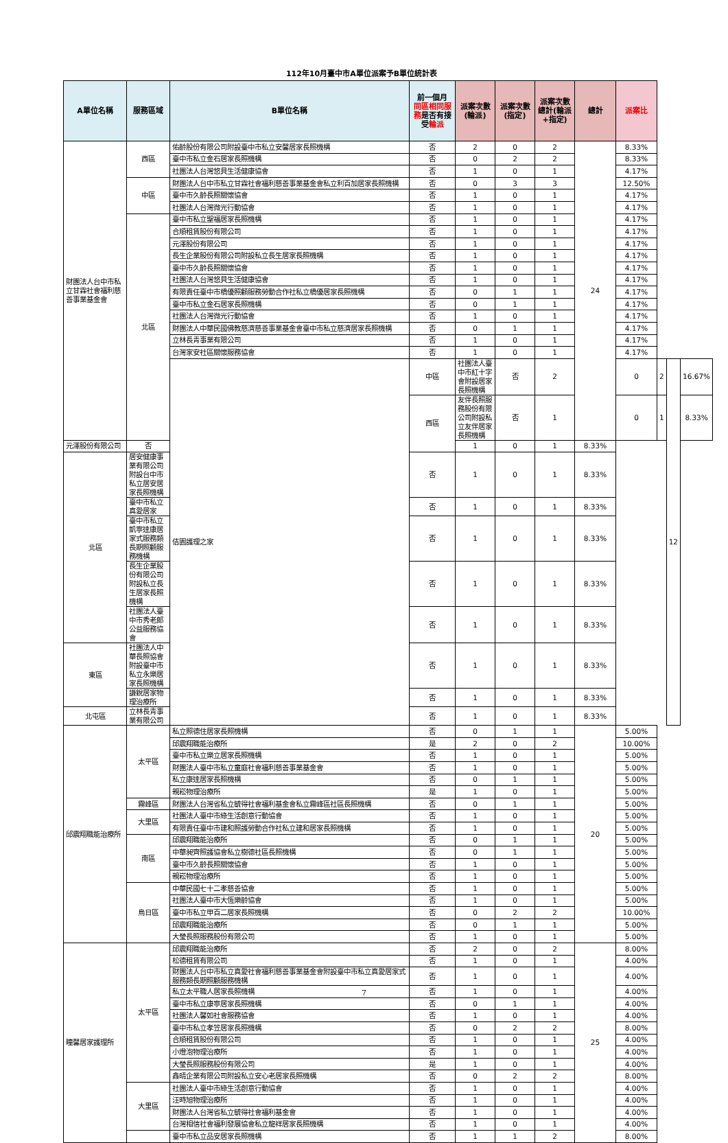112年10月臺中市A單位派案予B單位統計表
| A單位名稱 | 服務區域 | B單位名稱 | 前一個月 同區相同服務 是否有接受 輪派 | 派案次數(輪派) | 派案次數(指定) | 派案次數總計(輪派+指定) | 總計 | 派案比 | | | |
| --- | --- | --- | --- | --- | --- | --- | --- | --- | --- | --- | --- |
| 財團法人台中市私立甘霖社會福利慈善事業基金會 | 西區 | 佑齡股份有限公司附設臺中市私立安馨居家長照機構 | 否 | 2 | 0 | 2 | 24 | 8.33% | | | |
| | | 臺中市私立金石居家長照機構 | 否 | 0 | 2 | 2 | | 8.33% | | | |
| | | 社團法人台灣悠貝生活健康協會 | 否 | 1 | 0 | 1 | | 4.17% | | | |
| | 中區 | 財團法人台中市私立甘霖社會福利慈善事業基金會私立利百加居家長照機構 | 否 | 0 | 3 | 3 | | 12.50% | | | |
| | | 臺中市久齡長照關懷協會 | 否 | 1 | 0 | 1 | | 4.17% | | | |
| | | 社團法人台灣微光行動協會 | 否 | 1 | 0 | 1 | | 4.17% | | | |
| | 北區 | 臺中市私立聖福居家長照機構 | 否 | 1 | 0 | 1 | | 4.17% | | | |
| | | 合順租賃股份有限公司 | 否 | 1 | 0 | 1 | | 4.17% | | | |
| | | 元澤股份有限公司 | 否 | 1 | 0 | 1 | | 4.17% | | | |
| | | 長生企業股份有限公司附設私立長生居家長照機構 | 否 | 1 | 0 | 1 | | 4.17% | | | |
| | | 臺中市久齡長照關懷協會 | 否 | 1 | 0 | 1 | | 4.17% | | | |
| | | 社團法人台灣悠貝生活健康協會 | 否 | 1 | 0 | 1 | | 4.17% | | | |
| | | 有限責任臺中市橋優照顧服務勞動合作社私立橋優居家長照機構 | 否 | 0 | 1 | 1 | | 4.17% | | | |
| | | 臺中市私立金石居家長照機構 | 否 | 0 | 1 | 1 | | 4.17% | | | |
| | | 社團法人台灣微光行動協會 | 否 | 1 | 0 | 1 | | 4.17% | | | |
| | | 財團法人中華民國佛教慈濟慈善事業基金會臺中市私立慈濟居家長照機構 | 否 | 0 | 1 | 1 | | 4.17% | | | |
| | | 立林長青事業有限公司 | 否 | 1 | 0 | 1 | | 4.17% | | | |
| | | 台灣家安社區關懷服務協會 | 否 | 1 | 0 | 1 | | 4.17% | | | |
| | | 佶園護理之家 | 中區 | 社團法人臺中市紅十字會附設居家長照機構 | 否 | 2 | | 0 | 2 | 12 | 16.67% |
| | | | 西區 | 友伴長照服務股份有限公司附設私立友伴居家長照機構 | 否 | 1 | | 0 | 1 | | 8.33% |
| 元澤股份有限公司 | 否 | | | 1 | 0 | 1 | 8.33% | | | | |
| 北區 | 居安健康事業有限公司附設台中市私立居安居家長照機構 | | 否 | 1 | 0 | 1 | 8.33% | | | | |
| | 臺中市私立真愛居家 | | 否 | 1 | 0 | 1 | 8.33% | | | | |
| | 臺中市私立凱寧達康居家式服務類長期照顧服務機構 | | 否 | 1 | 0 | 1 | 8.33% | | | | |
| | 長生企業股份有限公司附設私立長生居家長照機構 | | 否 | 1 | 0 | 1 | 8.33% | | | | |
| | 社團法人臺中市秀老郎公益服務協會 | | 否 | 1 | 0 | 1 | 8.33% | | | | |
| 東區 | 社團法人中華長照協會附設臺中市私立永樂居家長照機構 | | 否 | 1 | 0 | 1 | 8.33% | | | | |
| | 謙銳居家物理治療所 | | 否 | 1 | 0 | 1 | 8.33% | | | | |
| 北屯區 | 立林長青事業有限公司 | | 否 | 1 | 0 | 1 | 8.33% | | | | |
| 邱震翔職能治療所 | 太平區 | 私立照德住居家長照機構 | 否 | 0 | 1 | 1 | 20 | 5.00% | | | |
| | | 邱震翔職能治療所 | 是 | 2 | 0 | 2 | | 10.00% | | | |
| | | 臺中市私立樂立居家長照機構 | 否 | 1 | 0 | 1 | | 5.00% | | | |
| | | 財團法人臺中市私立童庭社會福利慈善事業基金會 | 否 | 1 | 0 | 1 | | 5.00% | | | |
| | | 私立康達居家長照機構 | 否 | 0 | 1 | 1 | | 5.00% | | | |
| | | 親崧物理治療所 | 是 | 1 | 0 | 1 | | 5.00% | | | |
| | 霧峰區 | 財團法人台灣省私立毓得社會福利基金會私立霧峰區社區長照機構 | 否 | 0 | 1 | 1 | | 5.00% | | | |
| | 大里區 | 社團法人臺中市綠生活創意行動協會 | 否 | 1 | 0 | 1 | | 5.00% | | | |
| | | 有限責任臺中市建和照護勞動合作社私立建和居家長照機構 | 否 | 1 | 0 | 1 | | 5.00% | | | |
| | 南區 | 邱震翔職能治療所 | 否 | 0 | 1 | 1 | | 5.00% | | | |
| | | 中華昶齊照護協會私立樹德社區長照機構 | 否 | 0 | 1 | 1 | | 5.00% | | | |
| | | 臺中市久齡長照關懷協會 | 否 | 1 | 0 | 1 | | 5.00% | | | |
| | | 親崧物理治療所 | 否 | 1 | 0 | 1 | | 5.00% | | | |
| | 烏日區 | 中華民國七十二孝慈善協會 | 否 | 1 | 0 | 1 | | 5.00% | | | |
| | | 社團法人臺中市大恆樂齡協會 | 否 | 1 | 0 | 1 | | 5.00% | | | |
| | | 臺中市私立甲百二居家長照機構 | 否 | 0 | 2 | 2 | | 10.00% | | | |
| | | 邱震翔職能治療所 | 否 | 0 | 1 | 1 | | 5.00% | | | |
| | | 大瑩長照服務股份有限公司 | 否 | 1 | 0 | 1 | | 5.00% | | | |
| 瞳馨居家護理所 | 太平區 | 邱震翔職能治療所 | 否 | 2 | 0 | 2 | 25 | 8.00% | | | |
| | | 松德租賃有限公司 | 否 | 1 | 0 | 1 | | 4.00% | | | |
| | | 財團法人台中市私立真愛社會福利慈善事業基金會附設臺中市私立真愛居家式服務類長期照顧服務機構 | 否 | 1 | 0 | 1 | | 4.00% | | | |
| | | 私立太平職人居家長照機構 | 否 | 1 | 0 | 1 | | 4.00% | | | |
| | | 臺中市私立康寧居家長照機構 | 否 | 0 | 1 | 1 | | 4.00% | | | |
| | | 社團法人馨如社會服務協會 | 否 | 1 | 0 | 1 | | 4.00% | | | |
| | | 臺中市私立孝笠居家長照機構 | 否 | 0 | 2 | 2 | | 8.00% | | | |
| | | 合順租賃股份有限公司 | 否 | 1 | 0 | 1 | | 4.00% | | | |
| | | 小燈泡物理治療所 | 否 | 1 | 0 | 1 | | 4.00% | | | |
| | | 大瑩長照服務股份有限公司 | 是 | 1 | 0 | 1 | | 4.00% | | | |
| | | 鑫晴企業有限公司附設私立安心老居家長照機構 | 否 | 0 | 2 | 2 | | 8.00% | | | |
| | 大里區 | 社團法人臺中市綠生活創意行動協會 | 否 | 1 | 0 | 1 | | 4.00% | | | |
| | | 汪時旭物理治療所 | 否 | 1 | 0 | 1 | | 4.00% | | | |
| | | 財團法人台灣省私立毓得社會福利基金會 | 否 | 1 | 0 | 1 | | 4.00% | | | |
| | | 台灣相信社會福利發展協會私立龍祥居家長照機構 | 否 | 1 | 0 | 1 | | 4.00% | | | |
| | | 臺中市私立品安居家長照機構 | 否 | 1 | 1 | 2 | | 8.00% | | | |
7